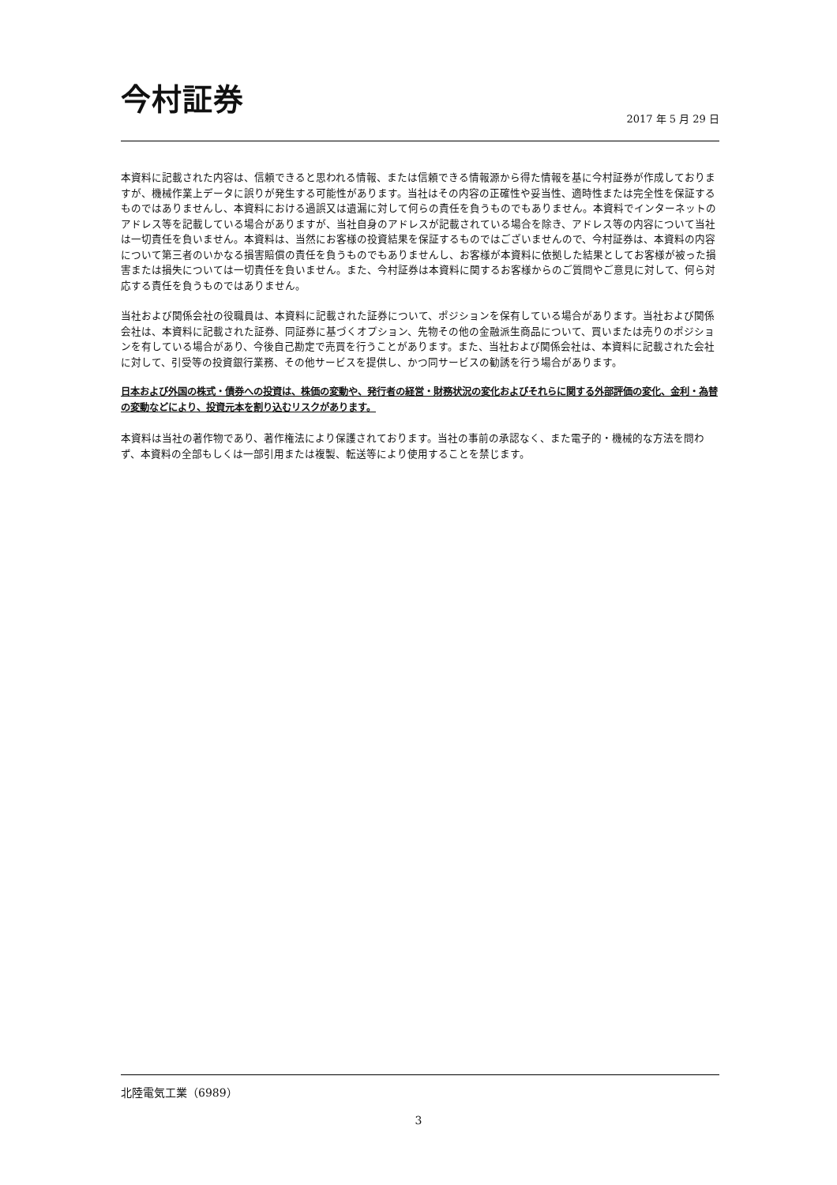今村証券
2017 年 5 月 29 日
本資料に記載された内容は、信頼できると思われる情報、または信頼できる情報源から得た情報を基に今村証券が作成しておりますが、機械作業上データに誤りが発生する可能性があります。当社はその内容の正確性や妥当性、適時性または完全性を保証するものではありませんし、本資料における過誤又は遺漏に対して何らの責任を負うものでもありません。本資料でインターネットのアドレス等を記載している場合がありますが、当社自身のアドレスが記載されている場合を除き、アドレス等の内容について当社は一切責任を負いません。本資料は、当然にお客様の投資結果を保証するものではございませんので、今村証券は、本資料の内容について第三者のいかなる損害賠償の責任を負うものでもありませんし、お客様が本資料に依拠した結果としてお客様が被った損害または損失については一切責任を負いません。また、今村証券は本資料に関するお客様からのご質問やご意見に対して、何ら対応する責任を負うものではありません。
当社および関係会社の役職員は、本資料に記載された証券について、ポジションを保有している場合があります。当社および関係会社は、本資料に記載された証券、同証券に基づくオプション、先物その他の金融派生商品について、買いまたは売りのポジションを有している場合があり、今後自己勘定で売買を行うことがあります。また、当社および関係会社は、本資料に記載された会社に対して、引受等の投資銀行業務、その他サービスを提供し、かつ同サービスの勧誘を行う場合があります。
日本および外国の株式・債券への投資は、株価の変動や、発行者の経営・財務状況の変化およびそれらに関する外部評価の変化、金利・為替の変動などにより、投資元本を割り込むリスクがあります。
本資料は当社の著作物であり、著作権法により保護されております。当社の事前の承認なく、また電子的・機械的な方法を問わず、本資料の全部もしくは一部引用または複製、転送等により使用することを禁じます。
北陸電気工業（6989）
3